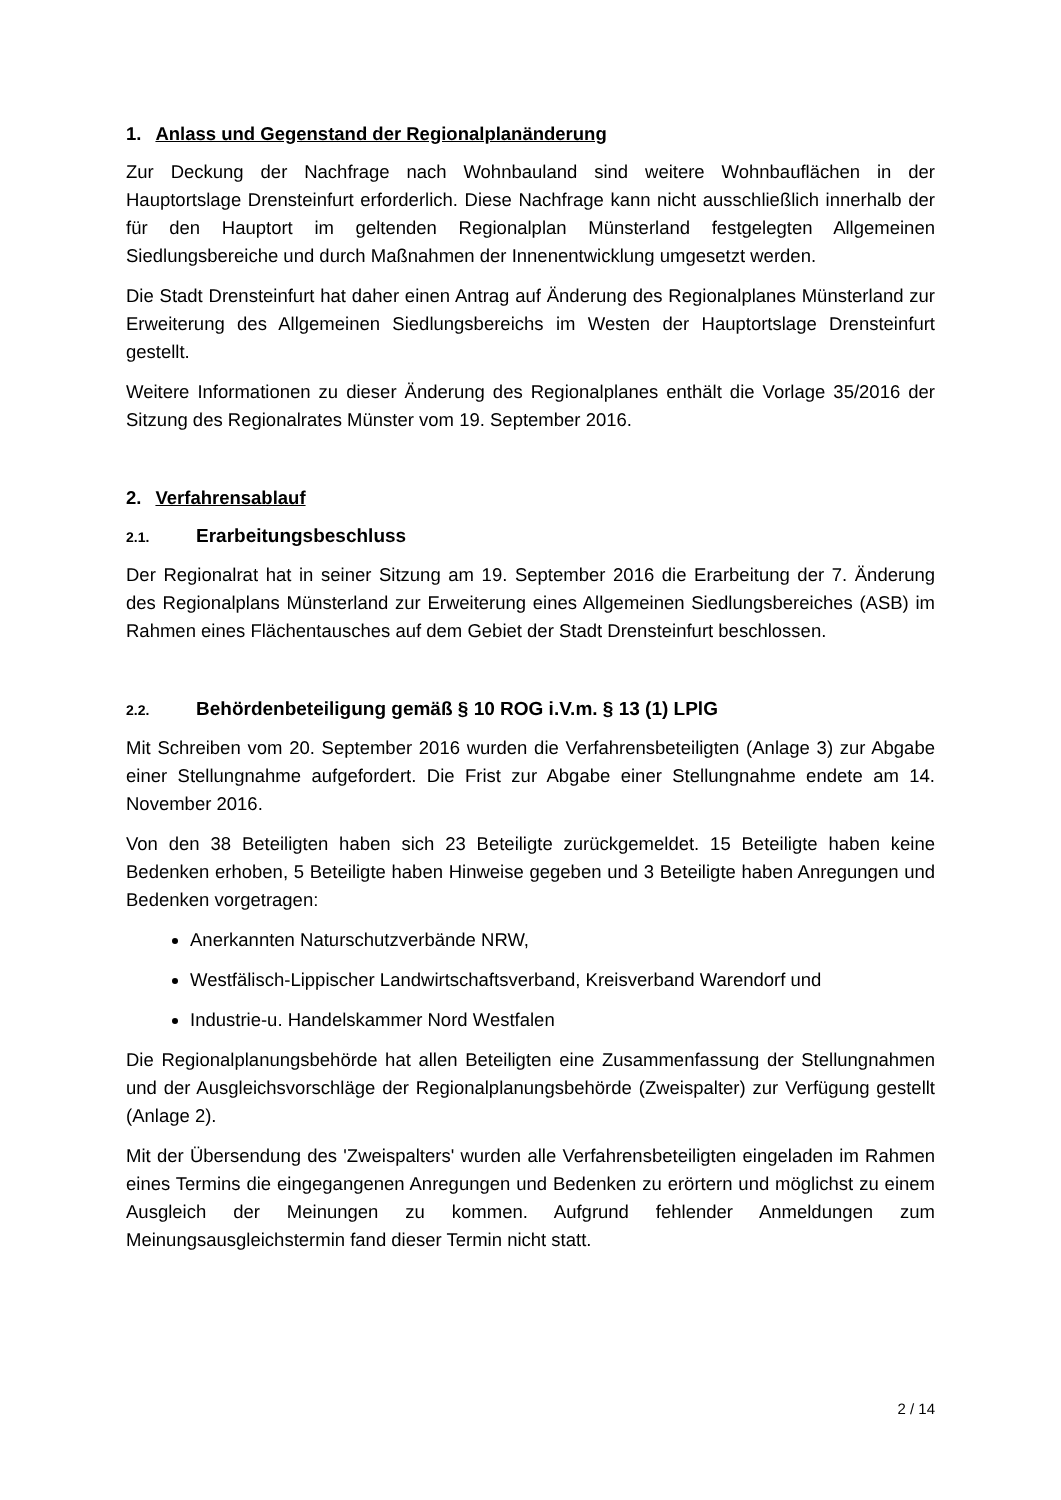1. Anlass und Gegenstand der Regionalplanänderung
Zur Deckung der Nachfrage nach Wohnbauland sind weitere Wohnbauflächen in der Hauptortslage Drensteinfurt erforderlich. Diese Nachfrage kann nicht ausschließlich innerhalb der für den Hauptort im geltenden Regionalplan Münsterland festgelegten Allgemeinen Siedlungsbereiche und durch Maßnahmen der Innenentwicklung umgesetzt werden.
Die Stadt Drensteinfurt hat daher einen Antrag auf Änderung des Regionalplanes Münsterland zur Erweiterung des Allgemeinen Siedlungsbereichs im Westen der Hauptortslage Drensteinfurt gestellt.
Weitere Informationen zu dieser Änderung des Regionalplanes enthält die Vorlage 35/2016 der Sitzung des Regionalrates Münster vom 19. September 2016.
2. Verfahrensablauf
2.1. Erarbeitungsbeschluss
Der Regionalrat hat in seiner Sitzung am 19. September 2016 die Erarbeitung der 7. Änderung des Regionalplans Münsterland zur Erweiterung eines Allgemeinen Siedlungsbereiches (ASB) im Rahmen eines Flächentausches auf dem Gebiet der Stadt Drensteinfurt beschlossen.
2.2. Behördenbeteiligung gemäß § 10 ROG i.V.m. § 13 (1) LPlG
Mit Schreiben vom 20. September 2016 wurden die Verfahrensbeteiligten (Anlage 3) zur Abgabe einer Stellungnahme aufgefordert. Die Frist zur Abgabe einer Stellungnahme endete am 14. November 2016.
Von den 38 Beteiligten haben sich 23 Beteiligte zurückgemeldet. 15 Beteiligte haben keine Bedenken erhoben, 5 Beteiligte haben Hinweise gegeben und 3 Beteiligte haben Anregungen und Bedenken vorgetragen:
Anerkannten Naturschutzverbände NRW,
Westfälisch-Lippischer Landwirtschaftsverband, Kreisverband Warendorf und
Industrie-u. Handelskammer Nord Westfalen
Die Regionalplanungsbehörde hat allen Beteiligten eine Zusammenfassung der Stellungnahmen und der Ausgleichsvorschläge der Regionalplanungsbehörde (Zweispalter) zur Verfügung gestellt (Anlage 2).
Mit der Übersendung des 'Zweispalters' wurden alle Verfahrensbeteiligten eingeladen im Rahmen eines Termins die eingegangenen Anregungen und Bedenken zu erörtern und möglichst zu einem Ausgleich der Meinungen zu kommen. Aufgrund fehlender Anmeldungen zum Meinungsausgleichstermin fand dieser Termin nicht statt.
2 / 14